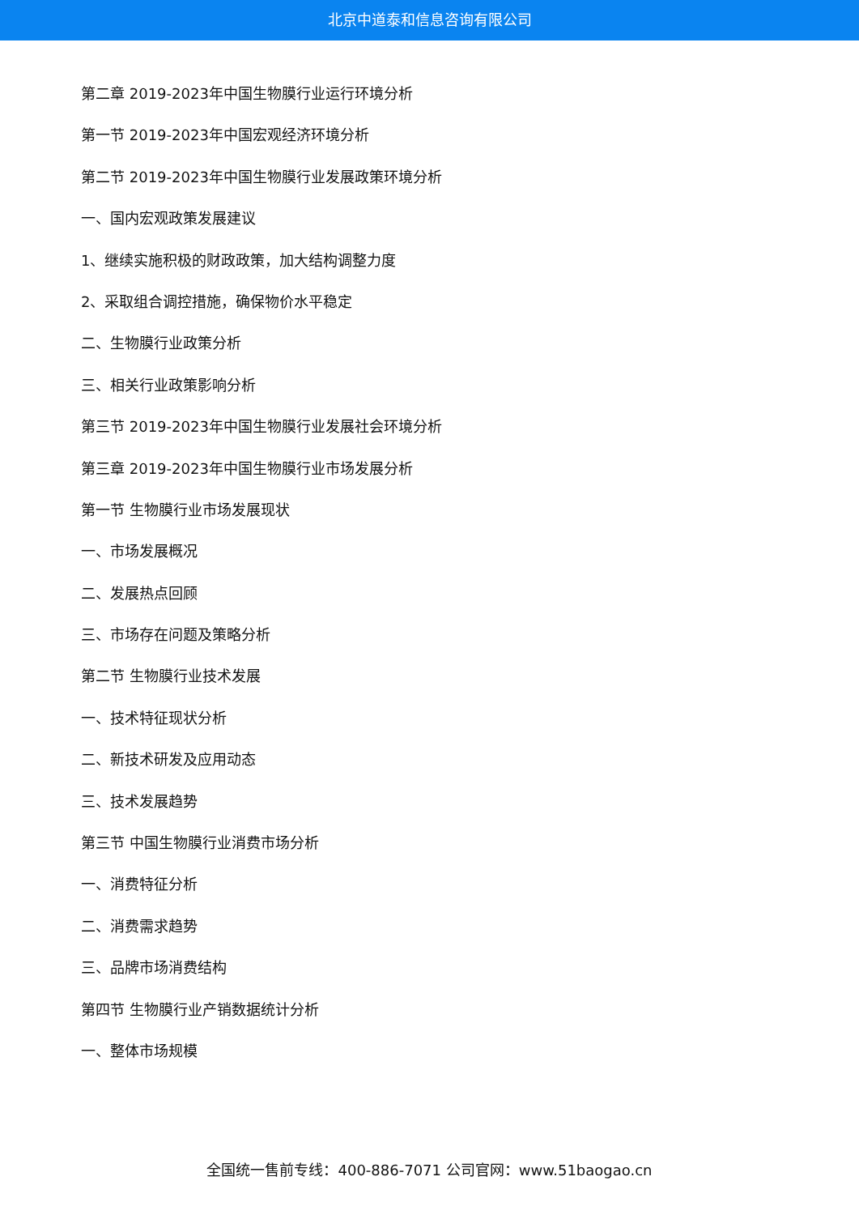北京中道泰和信息咨询有限公司
第二章 2019-2023年中国生物膜行业运行环境分析
第一节 2019-2023年中国宏观经济环境分析
第二节 2019-2023年中国生物膜行业发展政策环境分析
一、国内宏观政策发展建议
1、继续实施积极的财政政策，加大结构调整力度
2、采取组合调控措施，确保物价水平稳定
二、生物膜行业政策分析
三、相关行业政策影响分析
第三节 2019-2023年中国生物膜行业发展社会环境分析
第三章 2019-2023年中国生物膜行业市场发展分析
第一节 生物膜行业市场发展现状
一、市场发展概况
二、发展热点回顾
三、市场存在问题及策略分析
第二节 生物膜行业技术发展
一、技术特征现状分析
二、新技术研发及应用动态
三、技术发展趋势
第三节 中国生物膜行业消费市场分析
一、消费特征分析
二、消费需求趋势
三、品牌市场消费结构
第四节 生物膜行业产销数据统计分析
一、整体市场规模
全国统一售前专线：400-886-7071 公司官网：www.51baogao.cn